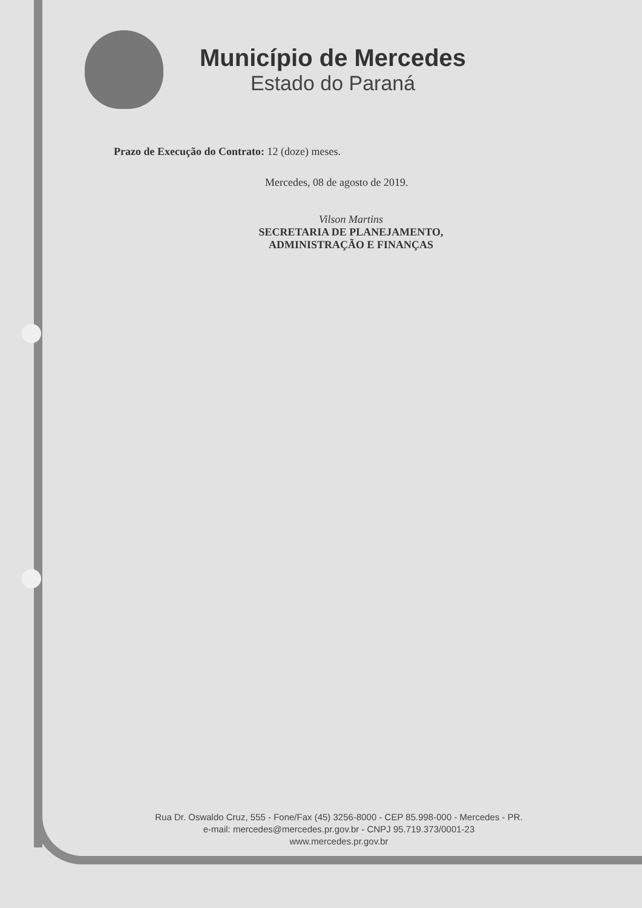Município de Mercedes
Estado do Paraná
Prazo de Execução do Contrato: 12 (doze) meses.
Mercedes, 08 de agosto de 2019.
Vilson Martins
SECRETARIA DE PLANEJAMENTO,
ADMINISTRAÇÃO E FINANÇAS
Rua Dr. Oswaldo Cruz, 555 - Fone/Fax (45) 3256-8000 - CEP 85.998-000 - Mercedes - PR.
e-mail: mercedes@mercedes.pr.gov.br - CNPJ 95.719.373/0001-23
www.mercedes.pr.gov.br